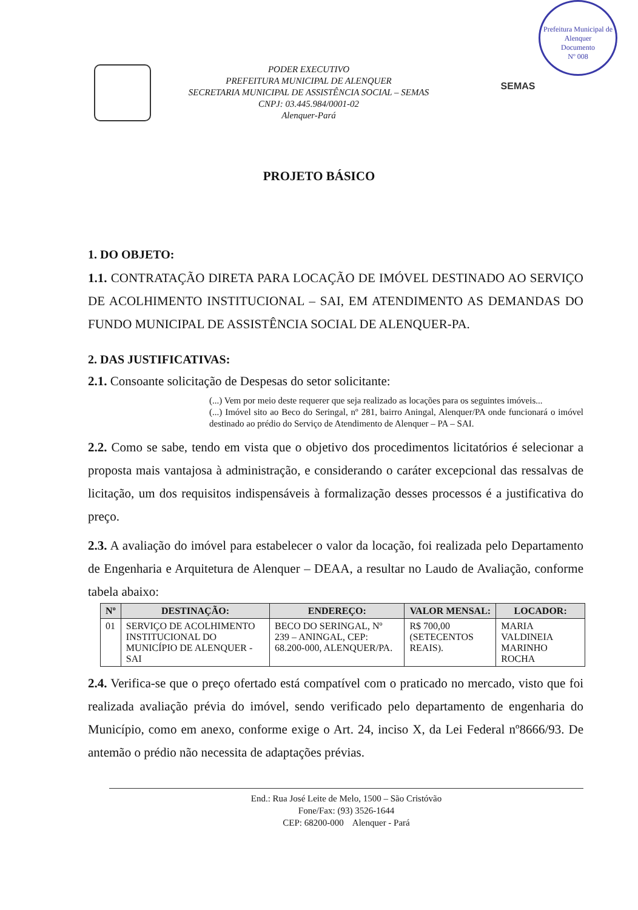Prefeitura Municipal de Alenquer
Documento
Nº 008
PODER EXECUTIVO
PREFEITURA MUNICIPAL DE ALENQUER
SECRETARIA MUNICIPAL DE ASSISTÊNCIA SOCIAL – SEMAS
CNPJ: 03.445.984/0001-02
Alenquer-Pará
SEMAS
PROJETO BÁSICO
1. DO OBJETO:
1.1. CONTRATAÇÃO DIRETA PARA LOCAÇÃO DE IMÓVEL DESTINADO AO SERVIÇO DE ACOLHIMENTO INSTITUCIONAL – SAI, EM ATENDIMENTO AS DEMANDAS DO FUNDO MUNICIPAL DE ASSISTÊNCIA SOCIAL DE ALENQUER-PA.
2. DAS JUSTIFICATIVAS:
2.1. Consoante solicitação de Despesas do setor solicitante:
(...) Vem por meio deste requerer que seja realizado as locações para os seguintes imóveis...
(...) Imóvel sito ao Beco do Seringal, nº 281, bairro Aningal, Alenquer/PA onde funcionará o imóvel destinado ao prédio do Serviço de Atendimento de Alenquer – PA – SAI.
2.2. Como se sabe, tendo em vista que o objetivo dos procedimentos licitatórios é selecionar a proposta mais vantajosa à administração, e considerando o caráter excepcional das ressalvas de licitação, um dos requisitos indispensáveis à formalização desses processos é a justificativa do preço.
2.3. A avaliação do imóvel para estabelecer o valor da locação, foi realizada pelo Departamento de Engenharia e Arquitetura de Alenquer – DEAA, a resultar no Laudo de Avaliação, conforme tabela abaixo:
| Nº | DESTINAÇÃO: | ENDEREÇO: | VALOR MENSAL: | LOCADOR: |
| --- | --- | --- | --- | --- |
| 01 | SERVIÇO DE ACOLHIMENTO INSTITUCIONAL DO MUNICÍPIO DE ALENQUER - SAI | BECO DO SERINGAL, Nº 239 – ANINGAL, CEP: 68.200-000, ALENQUER/PA. | R$ 700,00 (SETECENTOS REAIS). | MARIA VALDINEIA MARINHO ROCHA |
2.4. Verifica-se que o preço ofertado está compatível com o praticado no mercado, visto que foi realizada avaliação prévia do imóvel, sendo verificado pelo departamento de engenharia do Município, como em anexo, conforme exige o Art. 24, inciso X, da Lei Federal nº8666/93. De antemão o prédio não necessita de adaptações prévias.
End.: Rua José Leite de Melo, 1500 – São Cristóvão
Fone/Fax: (93) 3526-1644
CEP: 68200-000 Alenquer - Pará